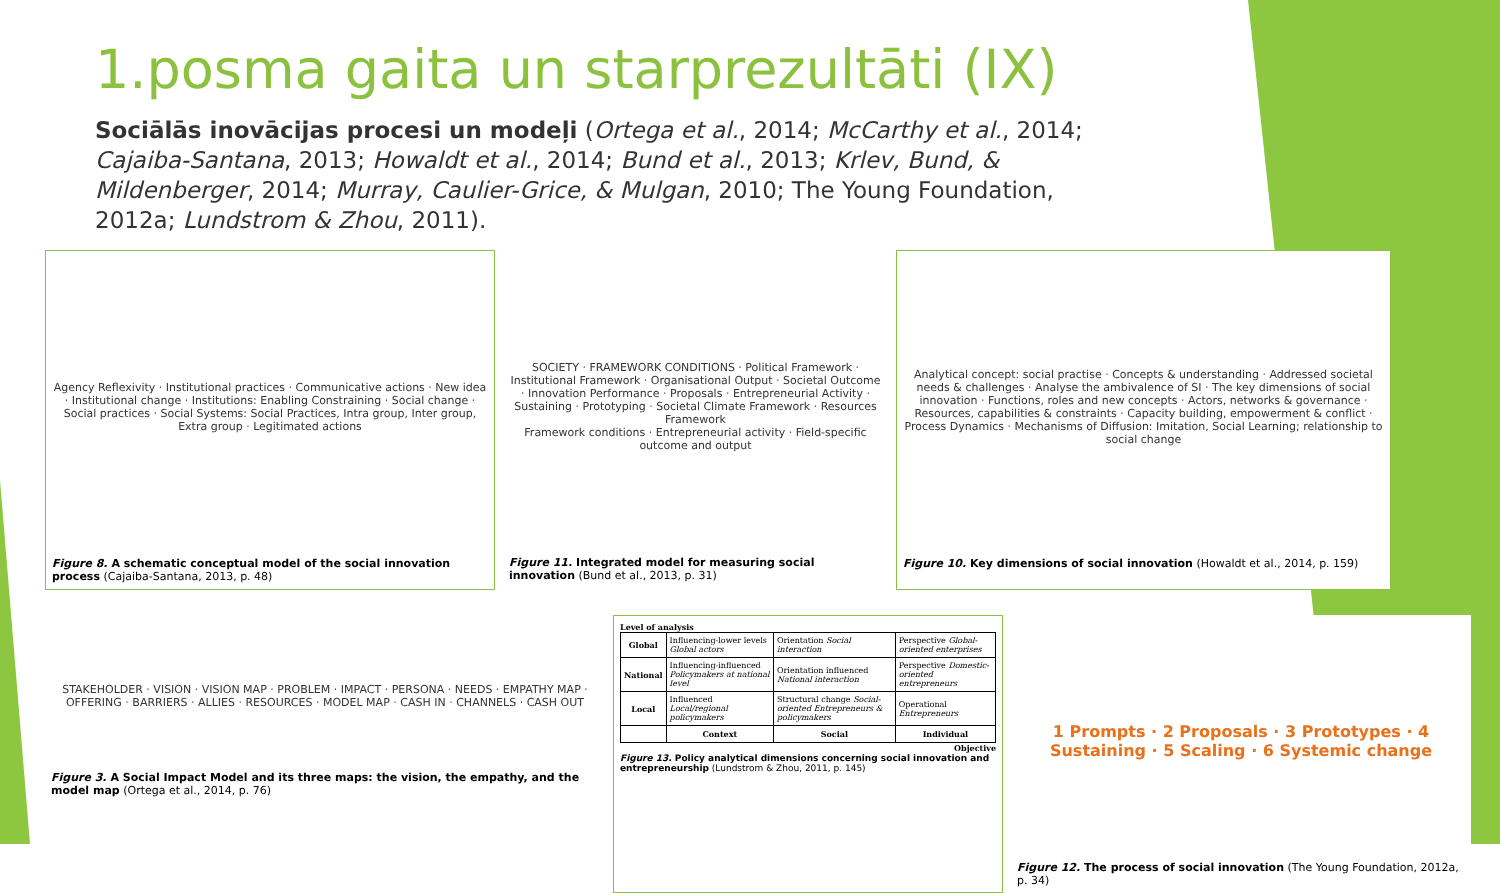1.posma gaita un starprezultāti (IX)
Sociālās inovācijas procesi un modeļi (Ortega et al., 2014; McCarthy et al., 2014; Cajaiba-Santana, 2013; Howaldt et al., 2014; Bund et al., 2013; Krlev, Bund, & Mildenberger, 2014; Murray, Caulier-Grice, & Mulgan, 2010; The Young Foundation, 2012a; Lundstrom & Zhou, 2011).
Agency Reflexivity · Institutional practices · Communicative actions · New idea · Institutional change · Institutions: Enabling Constraining · Social change · Social practices · Social Systems: Social Practices, Intra group, Inter group, Extra group · Legitimated actions
Figure 8. A schematic conceptual model of the social innovation process (Cajaiba-Santana, 2013, p. 48)
SOCIETY · FRAMEWORK CONDITIONS · Political Framework · Institutional Framework · Organisational Output · Societal Outcome · Innovation Performance · Proposals · Entrepreneurial Activity · Sustaining · Prototyping · Societal Climate Framework · Resources Framework
Framework conditions · Entrepreneurial activity · Field-specific outcome and output
Figure 11. Integrated model for measuring social innovation (Bund et al., 2013, p. 31)
Analytical concept: social practise · Concepts & understanding · Addressed societal needs & challenges · Analyse the ambivalence of SI · The key dimensions of social innovation · Functions, roles and new concepts · Actors, networks & governance · Resources, capabilities & constraints · Capacity building, empowerment & conflict · Process Dynamics · Mechanisms of Diffusion: Imitation, Social Learning; relationship to social change
Figure 10. Key dimensions of social innovation (Howaldt et al., 2014, p. 159)
STAKEHOLDER · VISION · VISION MAP · PROBLEM · IMPACT · PERSONA · NEEDS · EMPATHY MAP · OFFERING · BARRIERS · ALLIES · RESOURCES · MODEL MAP · CASH IN · CHANNELS · CASH OUT
Figure 3. A Social Impact Model and its three maps: the vision, the empathy, and the model map (Ortega et al., 2014, p. 76)
Level of analysis
| Global | Influencing-lower levels Global actors | Orientation Social interaction | Perspective Global-oriented enterprises |
| National | Influencing-influenced Policymakers at national level | Orientation influenced National interaction | Perspective Domestic-oriented entrepreneurs |
| Local | Influenced Local/regional policymakers | Structural change Social-oriented Entrepreneurs & policymakers | Operational Entrepreneurs |
| | Context | Social | Individual |
Objective
Figure 13. Policy analytical dimensions concerning social innovation and entrepreneurship (Lundstrom & Zhou, 2011, p. 145)
1 Prompts · 2 Proposals · 3 Prototypes · 4 Sustaining · 5 Scaling · 6 Systemic change
Figure 12. The process of social innovation (The Young Foundation, 2012a, p. 34)